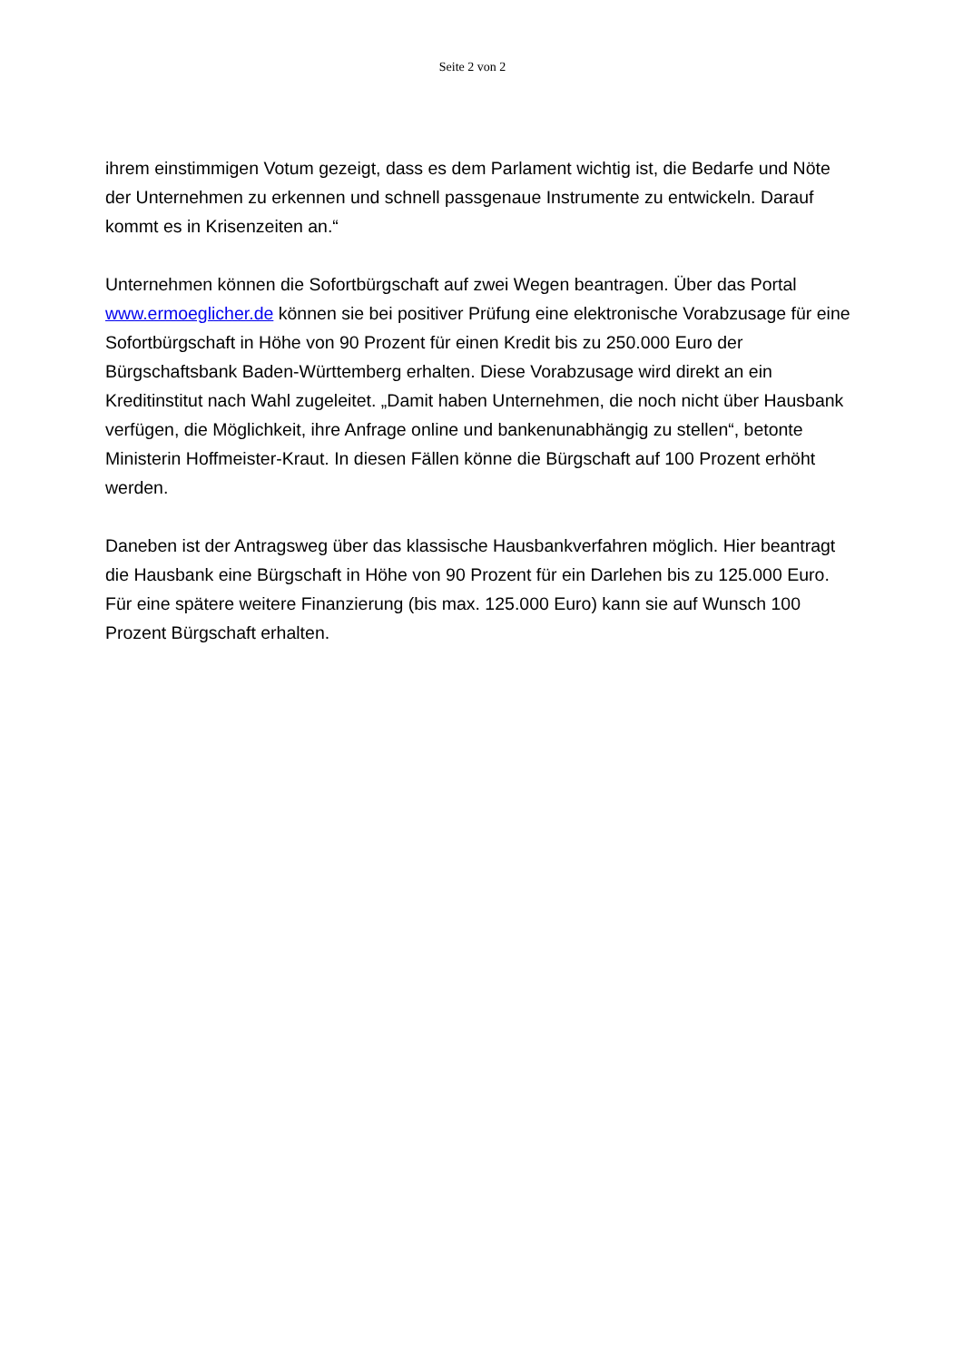Seite 2 von 2
ihrem einstimmigen Votum gezeigt, dass es dem Parlament wichtig ist, die Bedarfe und Nöte der Unternehmen zu erkennen und schnell passgenaue Instrumente zu entwickeln. Darauf kommt es in Krisenzeiten an.“
Unternehmen können die Sofortbürgschaft auf zwei Wegen beantragen. Über das Portal www.ermoeglicher.de können sie bei positiver Prüfung eine elektronische Vorabzusage für eine Sofortbürgschaft in Höhe von 90 Prozent für einen Kredit bis zu 250.000 Euro der Bürgschaftsbank Baden-Württemberg erhalten. Diese Vorabzusage wird direkt an ein Kreditinstitut nach Wahl zugeleitet. „Damit haben Unternehmen, die noch nicht über Hausbank verfügen, die Möglichkeit, ihre Anfrage online und bankenunabhängig zu stellen“, betonte Ministerin Hoffmeister-Kraut. In diesen Fällen könne die Bürgschaft auf 100 Prozent erhöht werden.
Daneben ist der Antragsweg über das klassische Hausbankverfahren möglich. Hier beantragt die Hausbank eine Bürgschaft in Höhe von 90 Prozent für ein Darlehen bis zu 125.000 Euro. Für eine spätere weitere Finanzierung (bis max. 125.000 Euro) kann sie auf Wunsch 100 Prozent Bürgschaft erhalten.